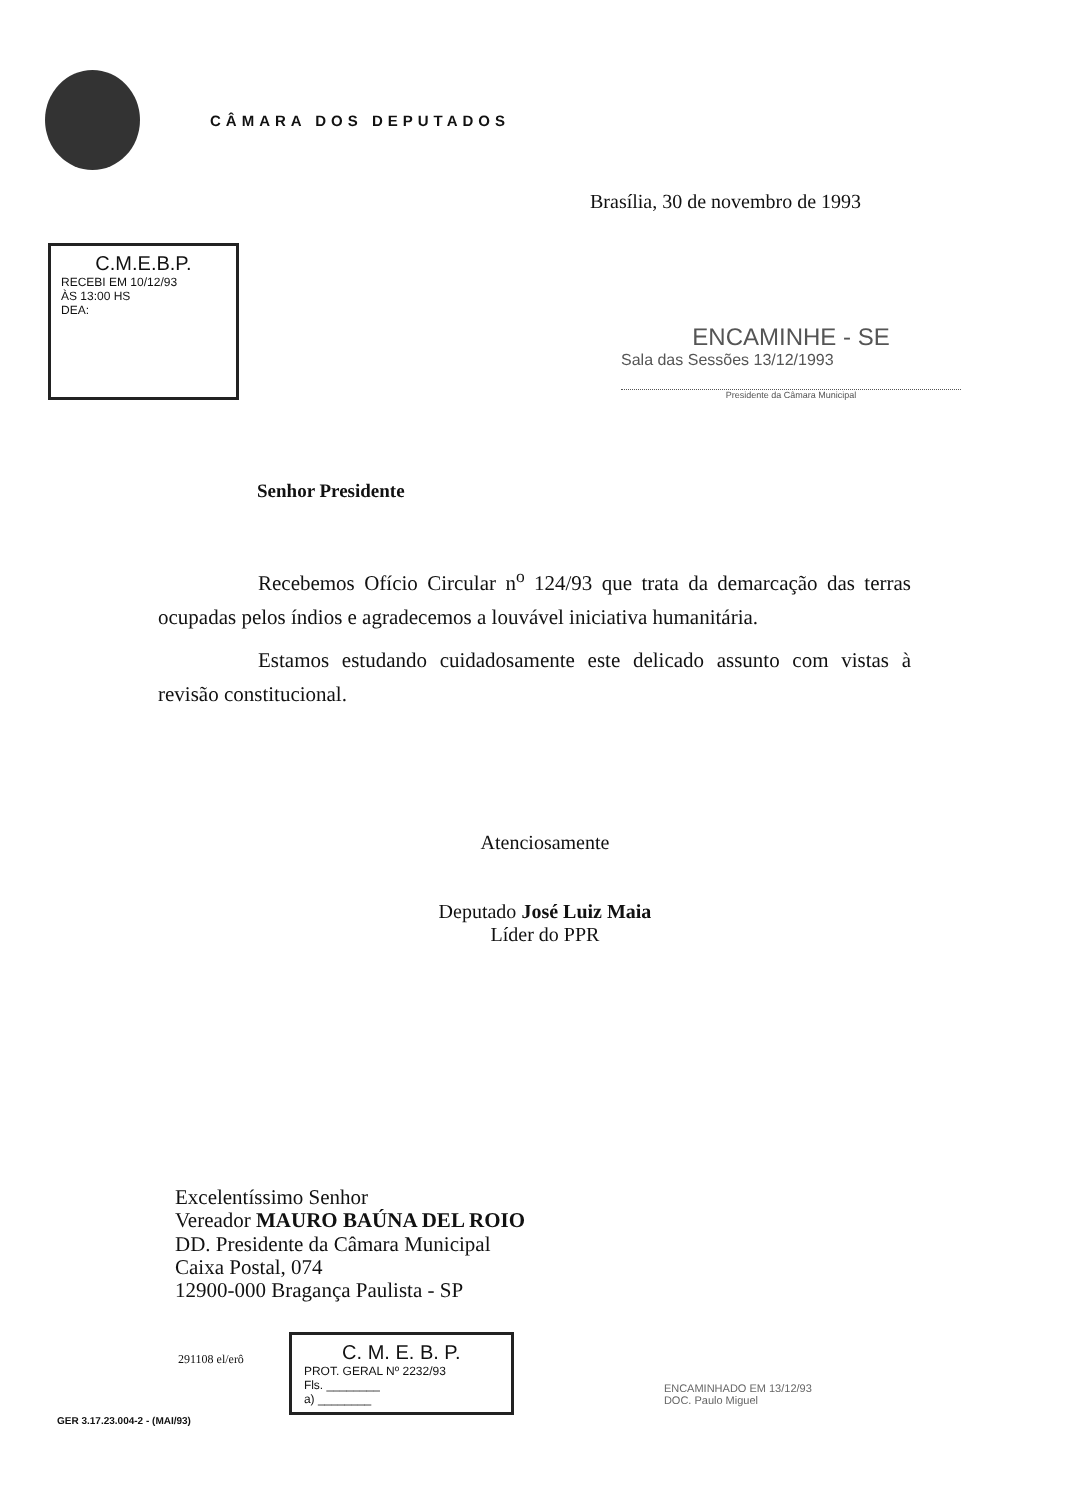CÂMARA DOS DEPUTADOS
Brasília, 30 de novembro de 1993
C.M.E.B.P.
RECEBI EM 10/12/93
ÀS 13:00 HS
DEA:
ENCAMINHE - SE
Sala das Sessões 13/12/1993
Presidente da Câmara Municipal
Senhor Presidente
Recebemos Ofício Circular n<sup>o</sup> 124/93 que trata da demarcação das terras ocupadas pelos índios e agradecemos a louvável iniciativa humanitária.
Estamos estudando cuidadosamente este delicado assunto com vistas à revisão constitucional.
Atenciosamente
Deputado José Luiz Maia
Líder do PPR
Excelentíssimo Senhor
Vereador MAURO BAÚNA DEL ROIO
DD. Presidente da Câmara Municipal
Caixa Postal, 074
12900-000 Bragança Paulista - SP
291108 el/erô
C. M. E. B. P.
PROT. GERAL Nº 2232/93
Fls. ________
a) ________
ENCAMINHADO EM 13/12/93
DOC. Paulo Miguel
GER 3.17.23.004-2 - (MAI/93)